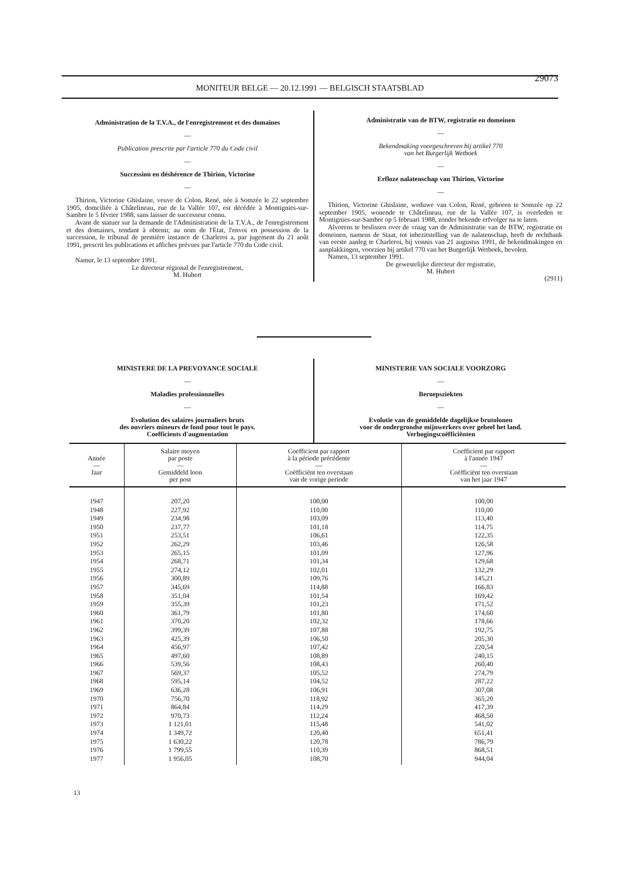MONITEUR BELGE — 20.12.1991 — BELGISCH STAATSBLAD
29073
Administration de la T.V.A., de l'enregistrement et des domaines
—
Publication prescrite par l'article 770 du Code civil
—
Succession en déshérence de Thirion, Victorine
—
Thirion, Victorine Ghislaine, veuve de Colon, René, née à Somzée le 22 septembre 1905, domciliée à Châtelineau, rue de la Vallée 107, est décédée à Montignies-sur-Sambre le 5 février 1988, sans laisser de successeur connu.
Avant de statuer sur la demande de l'Administration de la T.V.A., de l'enregistrement et des domaines, tendant à obtenir, au nom de l'Etat, l'envoi en possession de la succession, le tribunal de première instance de Charleroi a, par jugement du 21 août 1991, prescrit les publications et affiches prévues par l'article 770 du Code civil.
Namur, le 13 septembre 1991.
Le directeur régional de l'enregistrement,
M. Hubert
Administratie van de BTW, registratie en domeinen
—
Bekendmaking voorgeschreven bij artikel 770
van het Burgerlijk Wetboek
—
Erfloze nalatenschap van Thirion, Victorine
—
Thirion, Victorine Ghislaine, weduwe van Colon, René, geboren te Somzée op 22 september 1905, wonende te Châtelineau, rue de la Vallée 107, is overleden te Montignies-sur-Sambre op 5 februari 1988, zonder bekende erfvolger na te laten.
Alvorens te beslissen over de vraag van de Administratie van de BTW, registratie en domeinen, namens de Staat, tot inbezitstelling van de nalatenschap, heeft de rechtbank van eerste aanleg te Charleroi, bij vonnis van 21 augustus 1991, de bekendmakingen en aanplakkingen, voorzien bij artikel 770 van het Burgerlijk Wetboek, bevolen.
Namen, 13 september 1991.
De gewestelijke directeur der registratie,
M. Hubert
(2911)
MINISTERE DE LA PREVOYANCE SOCIALE
—
Maladies professionnelles
—
Evolution des salaires journaliers bruts
des ouvriers mineurs de fond pour tout le pays.
Coefficients d'augmentation
MINISTERIE VAN SOCIALE VOORZORG
—
Beroepsziekten
—
Evolutie van de gemiddelde dagelijkse brutolonen
voor de ondergrondse mijnwerkers over geheel het land.
Verhogingscoëfficiënten
| Année — Jaar | Salaire moyen par poste — Gemiddeld loon per post | Coefficient par rapport à la période précédente — Coëfficiënt ten overstaan van de vorige periode | Coefficient par rapport à l'année 1947 — Coëfficiënt ten overstaan van het jaar 1947 |
| --- | --- | --- | --- |
| 1947 1948 1949 1950 1951 1952 1953 1954 1955 1956 1957 1958 1959 1960 1961 1962 1963 1964 1965 1966 1967 1968 1969 1970 1971 1972 1973 1974 1975 1976 1977 | 207,20 227,92 234,98 237,77 253,51 262,29 265,15 268,71 274,12 300,89 345,69 351,04 355,39 361,79 370,20 399,39 425,39 456,97 497,60 539,56 569,37 595,14 636,28 756,70 864,84 970,73 1 121,01 1 349,72 1 630,22 1 799,55 1 956,05 | 100,00 110,00 103,09 101,18 106,61 103,46 101,09 101,34 102,01 109,76 114,88 101,54 101,23 101,80 102,32 107,88 106,50 107,42 108,89 108,43 105,52 104,52 106,91 118,92 114,29 112,24 115,48 120,40 120,78 110,39 108,70 | 100,00 110,00 113,40 114,75 122,35 126,58 127,96 129,68 132,29 145,21 166,83 169,42 171,52 174,60 178,66 192,75 205,30 220,54 240,15 260,40 274,79 287,22 307,08 365,20 417,39 468,50 541,02 651,41 786,79 868,51 944,04 |
13